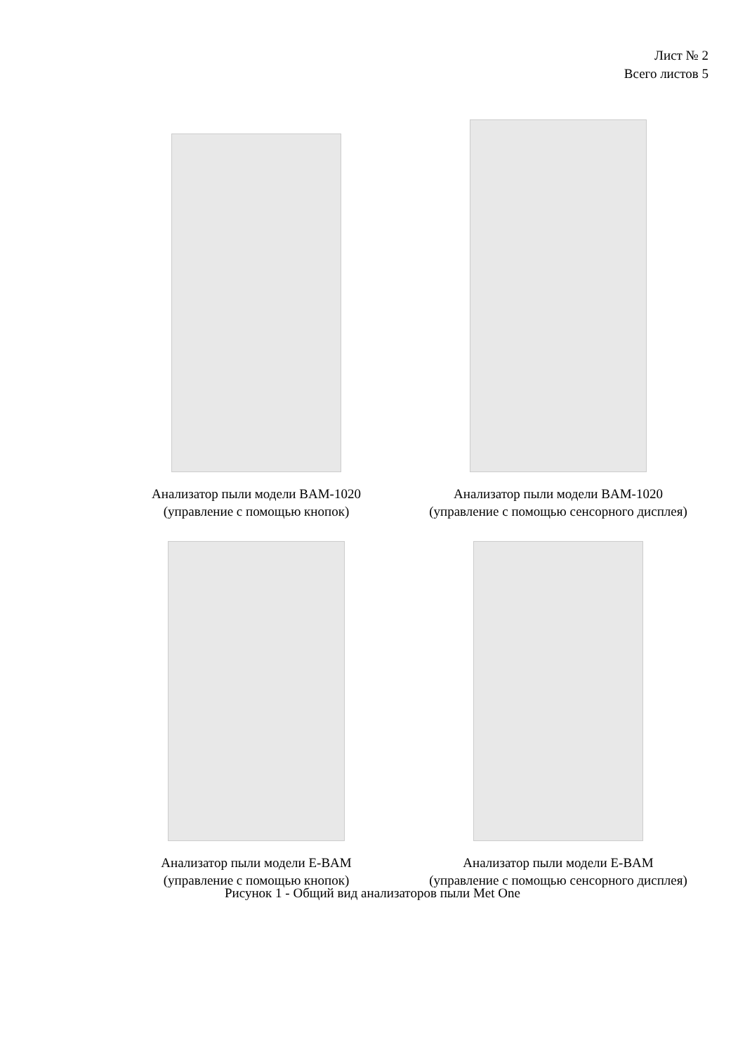Лист № 2
Всего листов 5
Анализатор пыли модели BAM-1020
(управление с помощью кнопок)
Анализатор пыли модели BAM-1020
(управление с помощью сенсорного дисплея)
Анализатор пыли модели E-BAM
(управление с помощью кнопок)
Анализатор пыли модели E-BAM
(управление с помощью сенсорного дисплея)
Рисунок 1 - Общий вид анализаторов пыли Met One